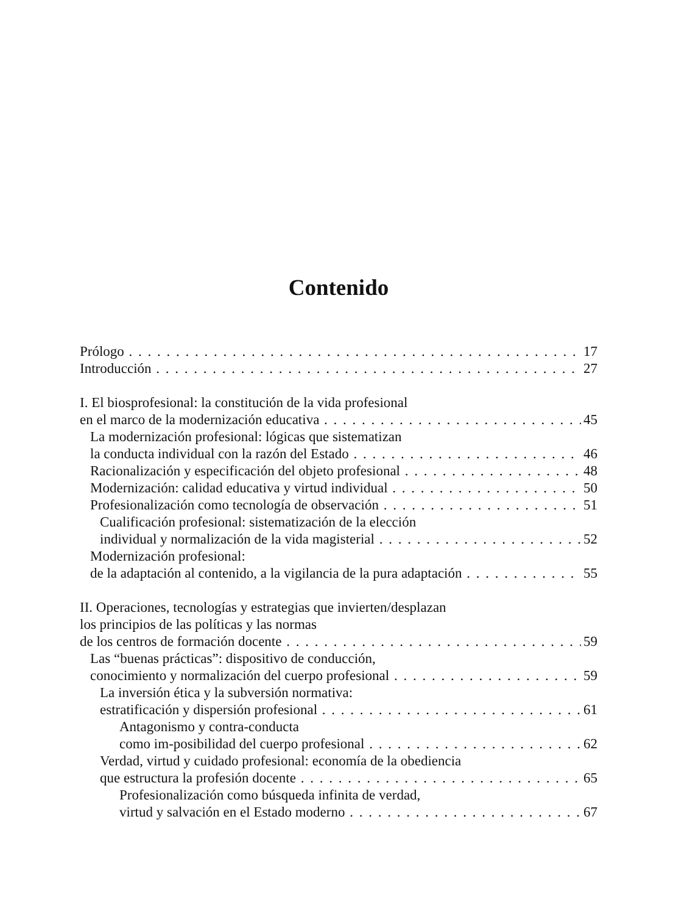Contenido
Prólogo 17
Introducción 27
I. El biosprofesional: la constitución de la vida profesional
en el marco de la modernización educativa 45
La modernización profesional: lógicas que sistematizan
la conducta individual con la razón del Estado 46
Racionalización y especificación del objeto profesional 48
Modernización: calidad educativa y virtud individual 50
Profesionalización como tecnología de observación 51
Cualificación profesional: sistematización de la elección
individual y normalización de la vida magisterial 52
Modernización profesional:
de la adaptación al contenido, a la vigilancia de la pura adaptación 55
II. Operaciones, tecnologías y estrategias que invierten/desplazan
los principios de las políticas y las normas
de los centros de formación docente 59
Las “buenas prácticas”: dispositivo de conducción,
conocimiento y normalización del cuerpo profesional 59
La inversión ética y la subversión normativa:
estratificación y dispersión profesional 61
Antagonismo y contra-conducta
como im-posibilidad del cuerpo profesional 62
Verdad, virtud y cuidado profesional: economía de la obediencia
que estructura la profesión docente 65
Profesionalización como búsqueda infinita de verdad,
virtud y salvación en el Estado moderno 67